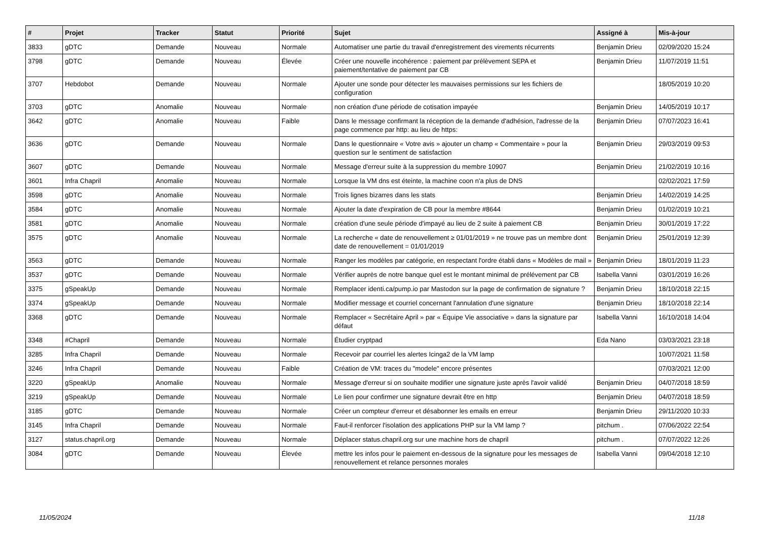| # | Projet | Tracker | Statut | Priorité | Sujet | Assigné à | Mis-à-jour |
| --- | --- | --- | --- | --- | --- | --- | --- |
| 3833 | gDTC | Demande | Nouveau | Normale | Automatiser une partie du travail d'enregistrement des virements récurrents | Benjamin Drieu | 02/09/2020 15:24 |
| 3798 | gDTC | Demande | Nouveau | Élevée | Créer une nouvelle incohérence : paiement par prélèvement SEPA et paiement/tentative de paiement par CB | Benjamin Drieu | 11/07/2019 11:51 |
| 3707 | Hebdobot | Demande | Nouveau | Normale | Ajouter une sonde pour détecter les mauvaises permissions sur les fichiers de configuration | | 18/05/2019 10:20 |
| 3703 | gDTC | Anomalie | Nouveau | Normale | non création d'une période de cotisation impayée | Benjamin Drieu | 14/05/2019 10:17 |
| 3642 | gDTC | Anomalie | Nouveau | Faible | Dans le message confirmant la réception de la demande d'adhésion, l'adresse de la page commence par http: au lieu de https: | Benjamin Drieu | 07/07/2023 16:41 |
| 3636 | gDTC | Demande | Nouveau | Normale | Dans le questionnaire « Votre avis » ajouter un champ « Commentaire » pour la question sur le sentiment de satisfaction | Benjamin Drieu | 29/03/2019 09:53 |
| 3607 | gDTC | Demande | Nouveau | Normale | Message d'erreur suite à la suppression du membre 10907 | Benjamin Drieu | 21/02/2019 10:16 |
| 3601 | Infra Chapril | Anomalie | Nouveau | Normale | Lorsque la VM dns est éteinte, la machine coon n'a plus de DNS | | 02/02/2021 17:59 |
| 3598 | gDTC | Anomalie | Nouveau | Normale | Trois lignes bizarres dans les stats | Benjamin Drieu | 14/02/2019 14:25 |
| 3584 | gDTC | Anomalie | Nouveau | Normale | Ajouter la date d'expiration de CB pour la membre #8644 | Benjamin Drieu | 01/02/2019 10:21 |
| 3581 | gDTC | Anomalie | Nouveau | Normale | création d'une seule période d'impayé au lieu de 2 suite à paiement CB | Benjamin Drieu | 30/01/2019 17:22 |
| 3575 | gDTC | Anomalie | Nouveau | Normale | La recherche « date de renouvellement ≥ 01/01/2019 » ne trouve pas un membre dont date de renouvellement = 01/01/2019 | Benjamin Drieu | 25/01/2019 12:39 |
| 3563 | gDTC | Demande | Nouveau | Normale | Ranger les modèles par catégorie, en respectant l'ordre établi dans « Modèles de mail » | Benjamin Drieu | 18/01/2019 11:23 |
| 3537 | gDTC | Demande | Nouveau | Normale | Vérifier auprès de notre banque quel est le montant minimal de prélévement par CB | Isabella Vanni | 03/01/2019 16:26 |
| 3375 | gSpeakUp | Demande | Nouveau | Normale | Remplacer identi.ca/pump.io par Mastodon sur la page de confirmation de signature ? | Benjamin Drieu | 18/10/2018 22:15 |
| 3374 | gSpeakUp | Demande | Nouveau | Normale | Modifier message et courriel concernant l'annulation d'une signature | Benjamin Drieu | 18/10/2018 22:14 |
| 3368 | gDTC | Demande | Nouveau | Normale | Remplacer « Secrétaire April » par « Équipe Vie associative » dans la signature par défaut | Isabella Vanni | 16/10/2018 14:04 |
| 3348 | #Chapril | Demande | Nouveau | Normale | Étudier cryptpad | Eda Nano | 03/03/2021 23:18 |
| 3285 | Infra Chapril | Demande | Nouveau | Normale | Recevoir par courriel les alertes Icinga2 de la VM lamp | | 10/07/2021 11:58 |
| 3246 | Infra Chapril | Demande | Nouveau | Faible | Création de VM: traces du "modele" encore présentes | | 07/03/2021 12:00 |
| 3220 | gSpeakUp | Anomalie | Nouveau | Normale | Message d'erreur si on souhaite modifier une signature juste après l'avoir validé | Benjamin Drieu | 04/07/2018 18:59 |
| 3219 | gSpeakUp | Demande | Nouveau | Normale | Le lien pour confirmer une signature devrait être en http | Benjamin Drieu | 04/07/2018 18:59 |
| 3185 | gDTC | Demande | Nouveau | Normale | Créer un compteur d'erreur et désabonner les emails en erreur | Benjamin Drieu | 29/11/2020 10:33 |
| 3145 | Infra Chapril | Demande | Nouveau | Normale | Faut-il renforcer l'isolation des applications PHP sur la VM lamp ? | pitchum . | 07/06/2022 22:54 |
| 3127 | status.chapril.org | Demande | Nouveau | Normale | Déplacer status.chapril.org sur une machine hors de chapril | pitchum . | 07/07/2022 12:26 |
| 3084 | gDTC | Demande | Nouveau | Élevée | mettre les infos pour le paiement en-dessous de la signature pour les messages de renouvellement et relance personnes morales | Isabella Vanni | 09/04/2018 12:10 |
11/05/2024 11/18